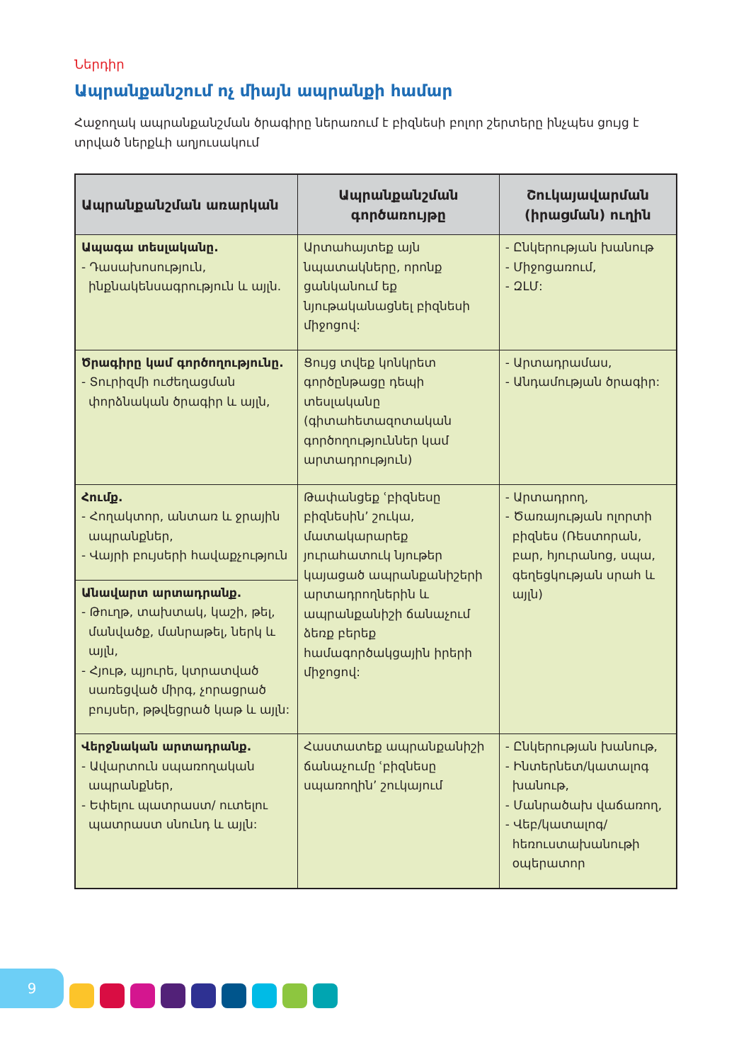Ներդիր
Ապրանքանշում ոչ միայն ապրանքի համար
Հաջողակ ապրանքանշման ծրագիրը ներառում է բիզնեսի բոլոր շերտերը ինչպես ցույց է տրված ներքևի աղյուսակում
| Ապրանքանշման առարկան | Ապրանքանշման գործառույթը | Շուկայավարման (իրացման) ուղին |
| --- | --- | --- |
| Ապագա տեսլականը. - Դասախոսություն, ինքնակենսագրություն և այլն. | Արտահայտեք այն նպատակները, որոնք ցանկանում եք նյութականացնել բիզնեսի միջոցով: | - Ընկերության խանութ - Միջոցառում, - ԶԼՄ: |
| Ծրագիրը կամ գործողությունը. - Տուրիզմի ուժեղացման փորձնական ծրագիր և այլն, | Ցույց տվեք կոնկրետ գործընթացը դեպի տեսլականը (գիտահետազոտական գործողություններ կամ արտադրություն) | - Արտադրամաս, - Անդամության ծրագիր: |
| Հումք. - Հողակտոր, անտառ և ջրային ապրանքներ, - Վայրի բույսերի հավաքչություն | Թափանցեք ՙբիզնեսը բիզնեսին՚ շուկա, մատակարարեք յուրահատուկ նյութեր կայացած ապրանքանիշերի արտադրողներին և ապրանքանիշի ճանաչում ձեռք բերեք համագործակցային իրերի միջոցով: | - Արտադրող, - Ծառայության ոլորտի բիզնես (Ռեստորան, բար, հյուրանոց, սպա, գեղեցկության սրահ և այլն) |
| Անավարտ արտադրանք. - Թուղթ, տախտակ, կաշի, թել, մանվածք, մանրաթել, ներկ և այլն, - Հյութ, պյուրե, կտրատված սառեցված միրգ, չորացրած բույսեր, թթվեցրած կաթ և այլն: | | |
| Վերջնական արտադրանք. - Ավարտուն սպառողական ապրանքներ, - Եփելու պատրաստ/ ուտելու պատրաստ սնունդ և այլն: | Հաստատեք ապրանքանիշի ճանաչումը ՙբիզնեսը սպառողին՚ շուկայում | - Ընկերության խանութ, - Ինտերնետ/կատալոգ խանութ, - Մանրածախ վաճառող, - Վեբ/կատալոգ/ հեռուստախանութի օպերատոր |
9